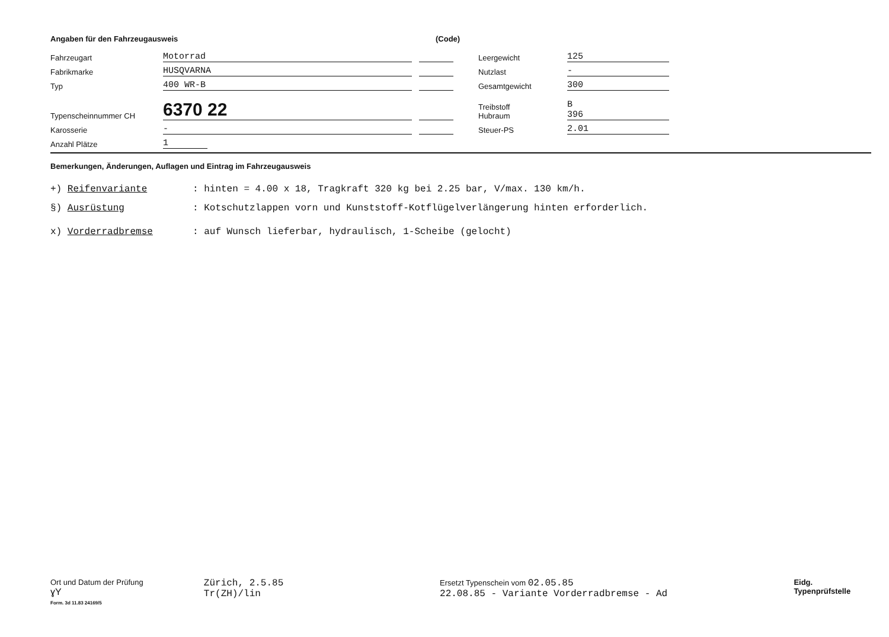Angaben für den Fahrzeugausweis (Code)
Fahrzeugart Motorrad Leergewicht 125
Fabrikmarke HUSQVARNA Nutzlast -
Typ 400 WR-B Gesamtgewicht 300
Typenscheinnummer CH 6370 22 Treibstoff
Hubraum B
396
Karosserie - Steuer-PS 2.01
Anzahl Plätze 1
Bemerkungen, Änderungen, Auflagen und Eintrag im Fahrzeugausweis
+) Reifenvariante: hinten = 4.00 x 18, Tragkraft 320 kg bei 2.25 bar, V/max. 130 km/h.
§) Ausrüstung: Kotschutzlappen vorn und Kunststoff-Kotflügelverlängerung hinten erforderlich.
x) Vorderradbremse: auf Wunsch lieferbar, hydraulisch, 1-Scheibe (gelocht)
Ort und Datum der Prüfung
ɣY
Form. 3d 11.83 24169/5
Zürich, 2.5.85
Tr(ZH)/lin
Ersetzt Typenschein vom 02.05.85
22.08.85 - Variante Vorderradbremse - Ad
Eidg. Typenprüfstelle